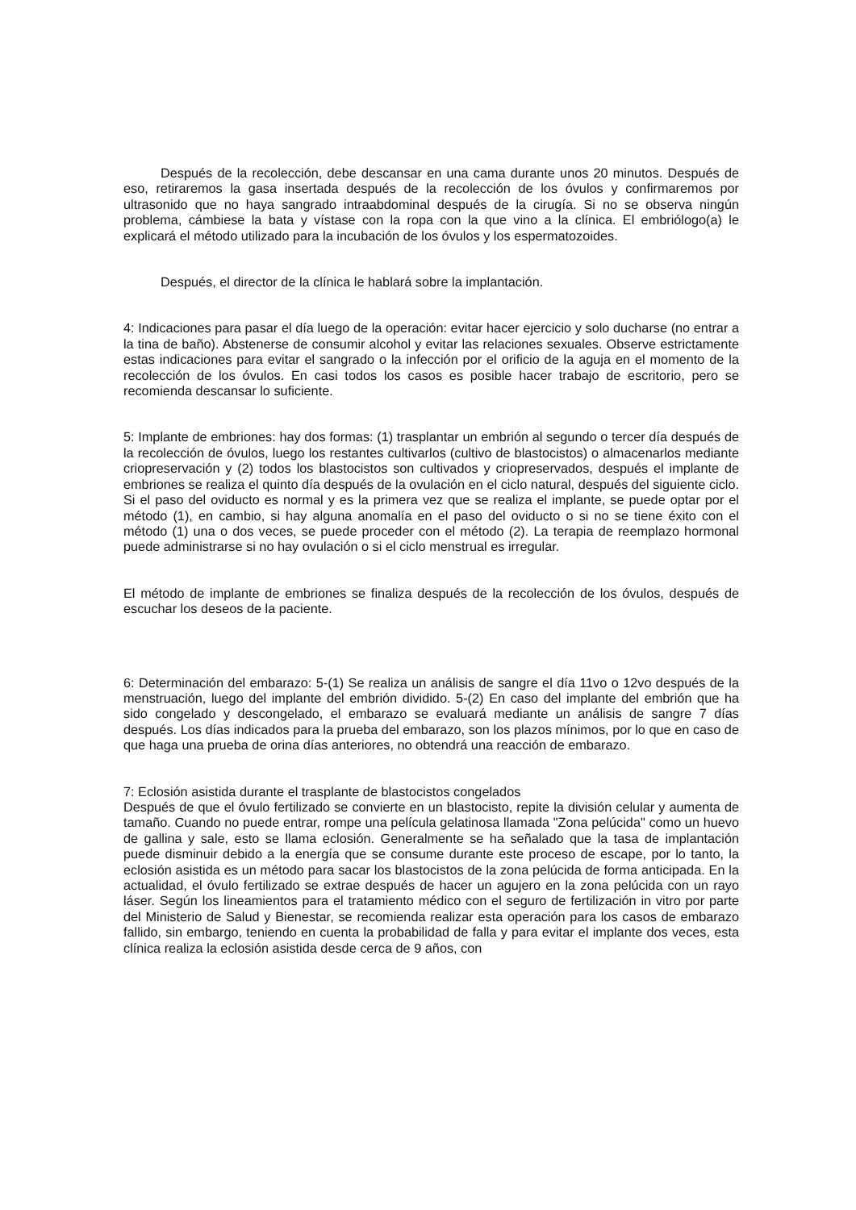Después de la recolección, debe descansar en una cama durante unos 20 minutos. Después de eso, retiraremos la gasa insertada después de la recolección de los óvulos y confirmaremos por ultrasonido que no haya sangrado intraabdominal después de la cirugía. Si no se observa ningún problema, cámbiese la bata y vístase con la ropa con la que vino a la clínica. El embriólogo(a) le explicará el método utilizado para la incubación de los óvulos y los espermatozoides.
Después, el director de la clínica le hablará sobre la implantación.
4: Indicaciones para pasar el día luego de la operación: evitar hacer ejercicio y solo ducharse (no entrar a la tina de baño). Abstenerse de consumir alcohol y evitar las relaciones sexuales. Observe estrictamente estas indicaciones para evitar el sangrado o la infección por el orificio de la aguja en el momento de la recolección de los óvulos. En casi todos los casos es posible hacer trabajo de escritorio, pero se recomienda descansar lo suficiente.
5: Implante de embriones: hay dos formas: (1) trasplantar un embrión al segundo o tercer día después de la recolección de óvulos, luego los restantes cultivarlos (cultivo de blastocistos) o almacenarlos mediante criopreservación y (2) todos los blastocistos son cultivados y criopreservados, después el implante de embriones se realiza el quinto día después de la ovulación en el ciclo natural, después del siguiente ciclo. Si el paso del oviducto es normal y es la primera vez que se realiza el implante, se puede optar por el método (1), en cambio, si hay alguna anomalía en el paso del oviducto o si no se tiene éxito con el método (1) una o dos veces, se puede proceder con el método (2). La terapia de reemplazo hormonal puede administrarse si no hay ovulación o si el ciclo menstrual es irregular.
El método de implante de embriones se finaliza después de la recolección de los óvulos, después de escuchar los deseos de la paciente.
6: Determinación del embarazo: 5-(1) Se realiza un análisis de sangre el día 11vo o 12vo después de la menstruación, luego del implante del embrión dividido. 5-(2) En caso del implante del embrión que ha sido congelado y descongelado, el embarazo se evaluará mediante un análisis de sangre 7 días después. Los días indicados para la prueba del embarazo, son los plazos mínimos, por lo que en caso de que haga una prueba de orina días anteriores, no obtendrá una reacción de embarazo.
7: Eclosión asistida durante el trasplante de blastocistos congelados
Después de que el óvulo fertilizado se convierte en un blastocisto, repite la división celular y aumenta de tamaño. Cuando no puede entrar, rompe una película gelatinosa llamada "Zona pelúcida" como un huevo de gallina y sale, esto se llama eclosión. Generalmente se ha señalado que la tasa de implantación puede disminuir debido a la energía que se consume durante este proceso de escape, por lo tanto, la eclosión asistida es un método para sacar los blastocistos de la zona pelúcida de forma anticipada. En la actualidad, el óvulo fertilizado se extrae después de hacer un agujero en la zona pelúcida con un rayo láser. Según los lineamientos para el tratamiento médico con el seguro de fertilización in vitro por parte del Ministerio de Salud y Bienestar, se recomienda realizar esta operación para los casos de embarazo fallido, sin embargo, teniendo en cuenta la probabilidad de falla y para evitar el implante dos veces, esta clínica realiza la eclosión asistida desde cerca de 9 años, con